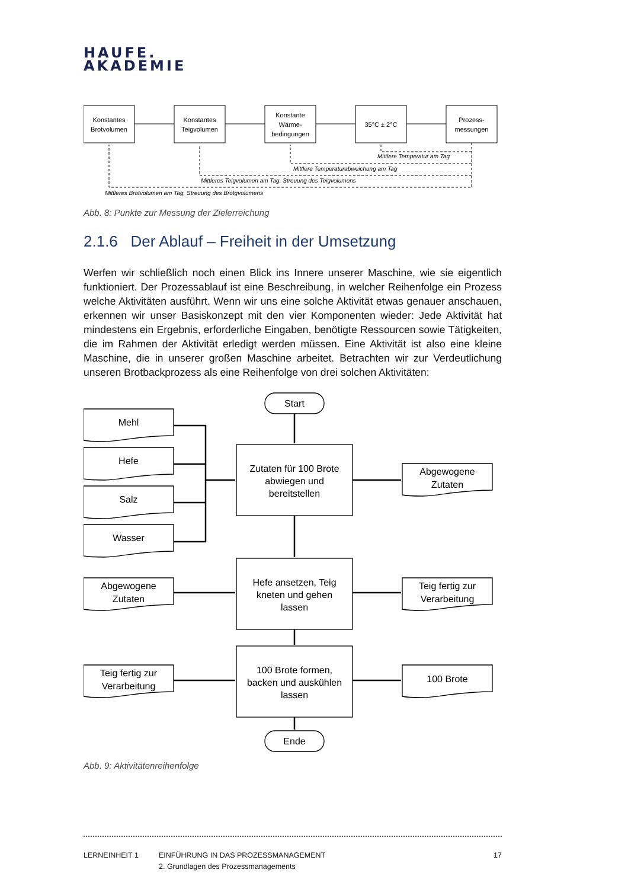HAUFE.
AKADEMIE
Konstantes
Brotvolumen
Konstantes
Teigvolumen
Konstante
Wärme-
bedingungen
35°C ± 2°C
Prozess-
messungen
Mittlere Temperatur am Tag
Mittlere Temperaturabweichung am Tag
Mittleres Teigvolumen am Tag, Streuung des Teigvolumens
Mittleres Brotvolumen am Tag, Streuung des Brotgvolumens
Abb. 8: Punkte zur Messung der Zielerreichung
2.1.6 Der Ablauf – Freiheit in der Umsetzung
Werfen wir schließlich noch einen Blick ins Innere unserer Maschine, wie sie eigentlich funktioniert. Der Prozessablauf ist eine Beschreibung, in welcher Reihenfolge ein Prozess welche Aktivitäten ausführt. Wenn wir uns eine solche Aktivität etwas genauer anschauen, erkennen wir unser Basiskonzept mit den vier Komponenten wieder: Jede Aktivität hat mindestens ein Ergebnis, erforderliche Eingaben, benötigte Ressourcen sowie Tätigkeiten, die im Rahmen der Aktivität erledigt werden müssen. Eine Aktivität ist also eine kleine Maschine, die in unserer großen Maschine arbeitet. Betrachten wir zur Verdeutlichung unseren Brotbackprozess als eine Reihenfolge von drei solchen Aktivitäten:
Start
Ende
Zutaten für 100 Brote
abwiegen und
bereitstellen
Hefe ansetzen, Teig
kneten und gehen
lassen
100 Brote formen,
backen und auskühlen
lassen
Mehl
Hefe
Salz
Wasser
Abgewogene
Zutaten
Teig fertig zur
Verarbeitung
Abgewogene
Zutaten
Teig fertig zur
Verarbeitung
100 Brote
Abb. 9: Aktivitätenreihenfolge
LERNEINHEIT 1 EINFÜHRUNG IN DAS PROZESSMANAGEMENT
2. Grundlagen des Prozessmanagements
17